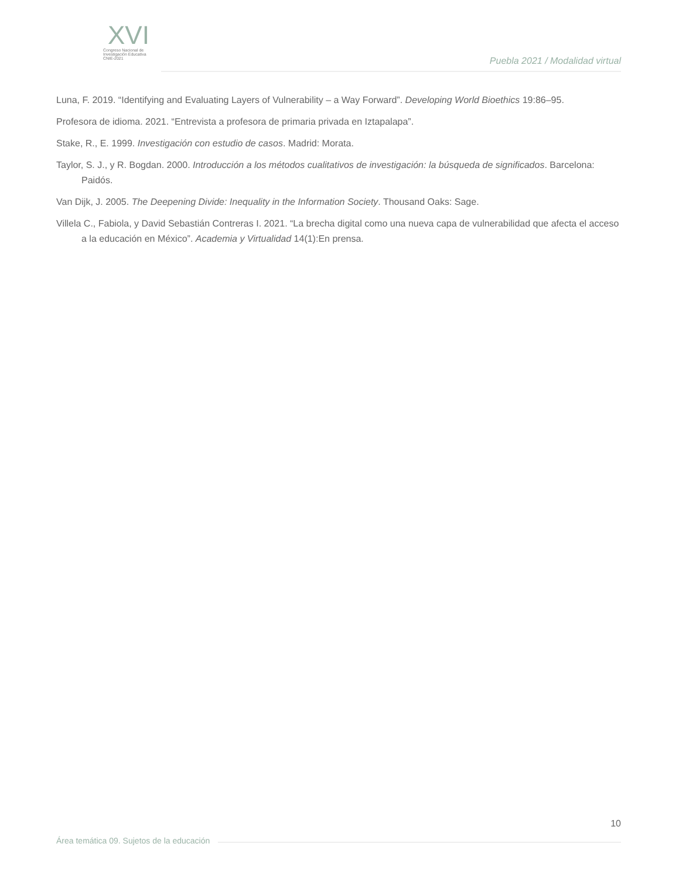XVI
Congreso Nacional de
Investigación Educativa
CNIE-2021
Puebla 2021 / Modalidad virtual
Luna, F. 2019. “Identifying and Evaluating Layers of Vulnerability – a Way Forward”. Developing World Bioethics 19:86–95.
Profesora de idioma. 2021. “Entrevista a profesora de primaria privada en Iztapalapa”.
Stake, R., E. 1999. Investigación con estudio de casos. Madrid: Morata.
Taylor, S. J., y R. Bogdan. 2000. Introducción a los métodos cualitativos de investigación: la búsqueda de significados. Barcelona: Paidós.
Van Dijk, J. 2005. The Deepening Divide: Inequality in the Information Society. Thousand Oaks: Sage.
Villela C., Fabiola, y David Sebastián Contreras I. 2021. “La brecha digital como una nueva capa de vulnerabilidad que afecta el acceso a la educación en México”. Academia y Virtualidad 14(1):En prensa.
10
Área temática 09. Sujetos de la educación